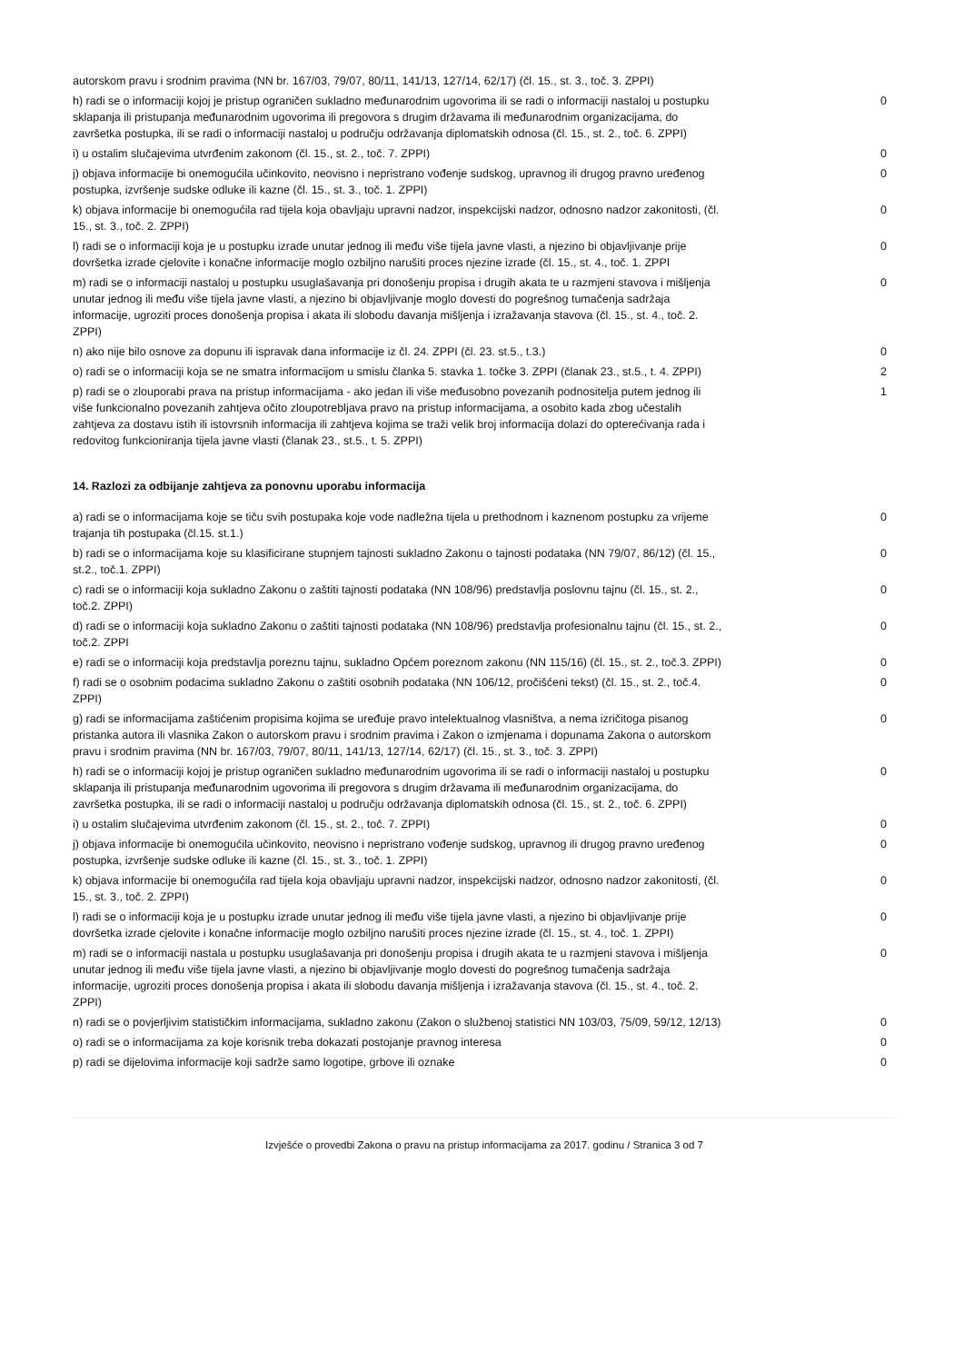| autorskom pravu i srodnim pravima (NN br. 167/03, 79/07, 80/11, 141/13, 127/14, 62/17) (čl. 15., st. 3., toč. 3. ZPPI) | |
| h) radi se o informaciji kojoj je pristup ograničen sukladno međunarodnim ugovorima ili se radi o informaciji nastaloj u postupku sklapanja ili pristupanja međunarodnim ugovorima ili pregovora s drugim državama ili međunarodnim organizacijama, do završetka postupka, ili se radi o informaciji nastaloj u području održavanja diplomatskih odnosa (čl. 15., st. 2., toč. 6. ZPPI) | 0 |
| i) u ostalim slučajevima utvrđenim zakonom (čl. 15., st. 2., toč. 7. ZPPI) | 0 |
| j) objava informacije bi onemogućila učinkovito, neovisno i nepristrano vođenje sudskog, upravnog ili drugog pravno uređenog postupka, izvršenje sudske odluke ili kazne (čl. 15., st. 3., toč. 1. ZPPI) | 0 |
| k) objava informacije bi onemogućila rad tijela koja obavljaju upravni nadzor, inspekcijski nadzor, odnosno nadzor zakonitosti, (čl. 15., st. 3., toč. 2. ZPPI) | 0 |
| l) radi se o informaciji koja je u postupku izrade unutar jednog ili među više tijela javne vlasti, a njezino bi objavljivanje prije dovršetka izrade cjelovite i konačne informacije moglo ozbiljno narušiti proces njezine izrade (čl. 15., st. 4., toč. 1. ZPPI | 0 |
| m) radi se o informaciji nastaloj u postupku usuglašavanja pri donošenju propisa i drugih akata te u razmjeni stavova i mišljenja unutar jednog ili među više tijela javne vlasti, a njezino bi objavljivanje moglo dovesti do pogrešnog tumačenja sadržaja informacije, ugroziti proces donošenja propisa i akata ili slobodu davanja mišljenja i izražavanja stavova (čl. 15., st. 4., toč. 2. ZPPI) | 0 |
| n) ako nije bilo osnove za dopunu ili ispravak dana informacije iz čl. 24. ZPPI (čl. 23. st.5., t.3.) | 0 |
| o) radi se o informaciji koja se ne smatra informacijom u smislu članka 5. stavka 1. točke 3. ZPPI (članak 23., st.5., t. 4. ZPPI) | 2 |
| p) radi se o zlouporabi prava na pristup informacijama - ako jedan ili više međusobno povezanih podnositelja putem jednog ili više funkcionalno povezanih zahtjeva očito zloupotrebljava pravo na pristup informacijama, a osobito kada zbog učestalih zahtjeva za dostavu istih ili istovrsnih informacija ili zahtjeva kojima se traži velik broj informacija dolazi do opterećivanja rada i redovitog funkcioniranja tijela javne vlasti (članak 23., st.5., t. 5. ZPPI) | 1 |
14. Razlozi za odbijanje zahtjeva za ponovnu uporabu informacija
| a) radi se o informacijama koje se tiču svih postupaka koje vode nadležna tijela u prethodnom i kaznenom postupku za vrijeme trajanja tih postupaka (čl.15. st.1.) | 0 |
| b) radi se o informacijama koje su klasificirane stupnjem tajnosti sukladno Zakonu o tajnosti podataka (NN 79/07, 86/12) (čl. 15., st.2., toč.1. ZPPI) | 0 |
| c) radi se o informaciji koja sukladno Zakonu o zaštiti tajnosti podataka (NN 108/96) predstavlja poslovnu tajnu (čl. 15., st. 2., toč.2. ZPPI) | 0 |
| d) radi se o informaciji koja sukladno Zakonu o zaštiti tajnosti podataka (NN 108/96) predstavlja profesionalnu tajnu (čl. 15., st. 2., toč.2. ZPPI | 0 |
| e) radi se o informaciji koja predstavlja poreznu tajnu, sukladno Općem poreznom zakonu (NN 115/16) (čl. 15., st. 2., toč.3. ZPPI) | 0 |
| f) radi se o osobnim podacima sukladno Zakonu o zaštiti osobnih podataka (NN 106/12, pročišćeni tekst) (čl. 15., st. 2., toč.4. ZPPI) | 0 |
| g) radi se informacijama zaštićenim propisima kojima se uređuje pravo intelektualnog vlasništva, a nema izričitoga pisanog pristanka autora ili vlasnika Zakon o autorskom pravu i srodnim pravima i Zakon o izmjenama i dopunama Zakona o autorskom pravu i srodnim pravima (NN br. 167/03, 79/07, 80/11, 141/13, 127/14, 62/17) (čl. 15., st. 3., toč. 3. ZPPI) | 0 |
| h) radi se o informaciji kojoj je pristup ograničen sukladno međunarodnim ugovorima ili se radi o informaciji nastaloj u postupku sklapanja ili pristupanja međunarodnim ugovorima ili pregovora s drugim državama ili međunarodnim organizacijama, do završetka postupka, ili se radi o informaciji nastaloj u području održavanja diplomatskih odnosa (čl. 15., st. 2., toč. 6. ZPPI) | 0 |
| i) u ostalim slučajevima utvrđenim zakonom (čl. 15., st. 2., toč. 7. ZPPI) | 0 |
| j) objava informacije bi onemogućila učinkovito, neovisno i nepristrano vođenje sudskog, upravnog ili drugog pravno uređenog postupka, izvršenje sudske odluke ili kazne (čl. 15., st. 3., toč. 1. ZPPI) | 0 |
| k) objava informacije bi onemogućila rad tijela koja obavljaju upravni nadzor, inspekcijski nadzor, odnosno nadzor zakonitosti, (čl. 15., st. 3., toč. 2. ZPPI) | 0 |
| l) radi se o informaciji koja je u postupku izrade unutar jednog ili među više tijela javne vlasti, a njezino bi objavljivanje prije dovršetka izrade cjelovite i konačne informacije moglo ozbiljno narušiti proces njezine izrade (čl. 15., st. 4., toč. 1. ZPPI) | 0 |
| m) radi se o informaciji nastala u postupku usuglašavanja pri donošenju propisa i drugih akata te u razmjeni stavova i mišljenja unutar jednog ili među više tijela javne vlasti, a njezino bi objavljivanje moglo dovesti do pogrešnog tumačenja sadržaja informacije, ugroziti proces donošenja propisa i akata ili slobodu davanja mišljenja i izražavanja stavova (čl. 15., st. 4., toč. 2. ZPPI) | 0 |
| n) radi se o povjerljivim statističkim informacijama, sukladno zakonu (Zakon o službenoj statistici NN 103/03, 75/09, 59/12, 12/13) | 0 |
| o) radi se o informacijama za koje korisnik treba dokazati postojanje pravnog interesa | 0 |
| p) radi se dijelovima informacije koji sadrže samo logotipe, grbove ili oznake | 0 |
Izvješće o provedbi Zakona o pravu na pristup informacijama za 2017. godinu / Stranica 3 od 7